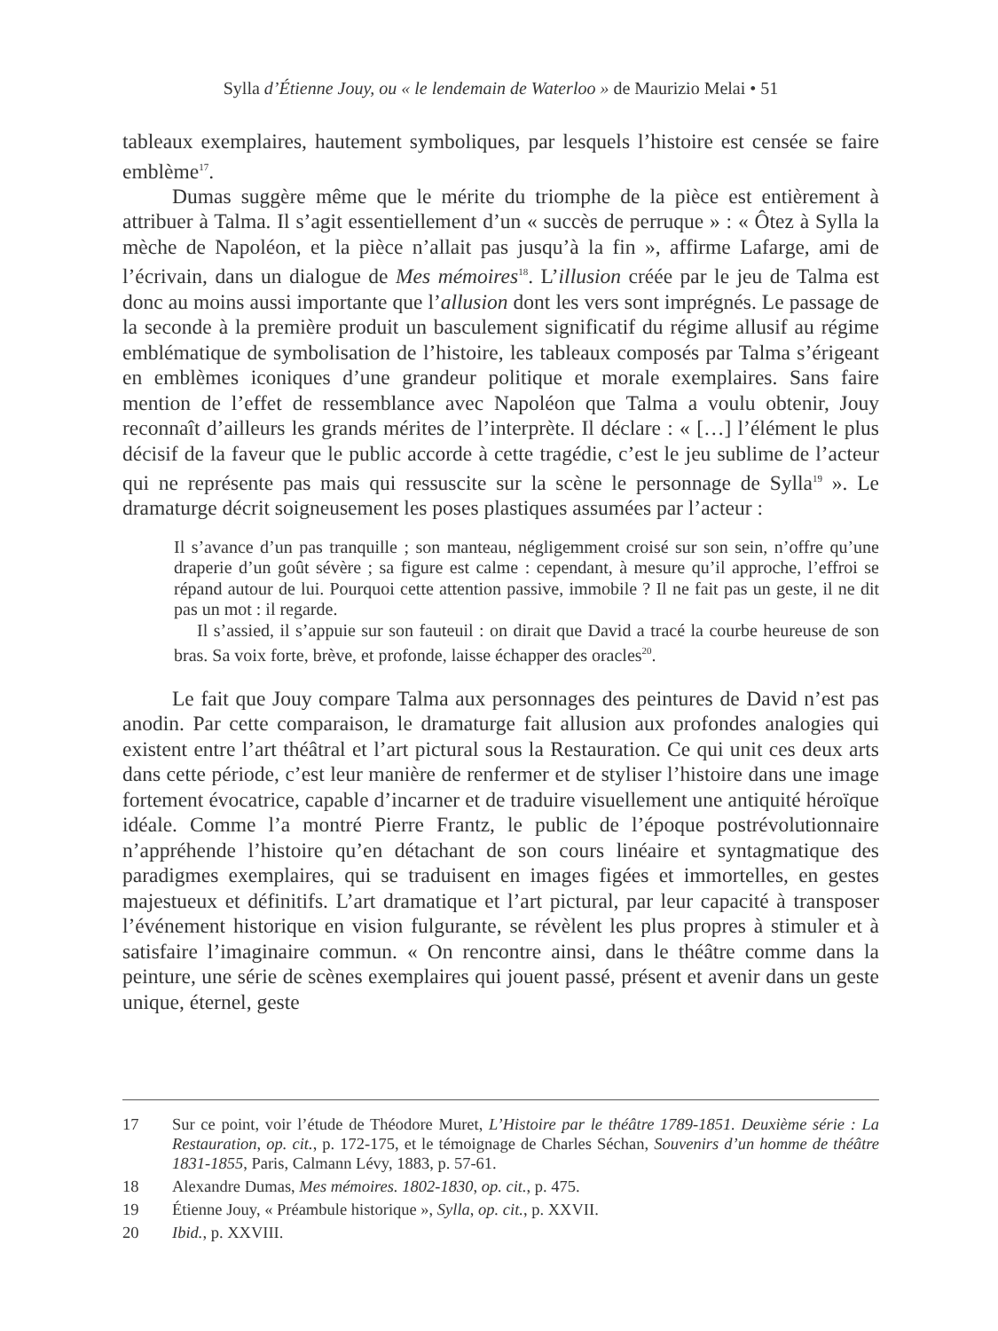Sylla d’Étienne Jouy, ou « le lendemain de Waterloo » de Maurizio Melai • 51
tableaux exemplaires, hautement symboliques, par lesquels l’histoire est censée se faire emblème<sup>17</sup>.
Dumas suggère même que le mérite du triomphe de la pièce est entièrement à attribuer à Talma. Il s’agit essentiellement d’un « succès de perruque » : « Ôtez à Sylla la mèche de Napoléon, et la pièce n’allait pas jusqu’à la fin », affirme Lafarge, ami de l’écrivain, dans un dialogue de Mes mémoires<sup>18</sup>. L’illusion créée par le jeu de Talma est donc au moins aussi importante que l’allusion dont les vers sont imprégnés. Le passage de la seconde à la première produit un basculement significatif du régime allusif au régime emblématique de symbolisation de l’histoire, les tableaux composés par Talma s’érigeant en emblèmes iconiques d’une grandeur politique et morale exemplaires. Sans faire mention de l’effet de ressemblance avec Napoléon que Talma a voulu obtenir, Jouy reconnaît d’ailleurs les grands mérites de l’interprète. Il déclare : « […] l’élément le plus décisif de la faveur que le public accorde à cette tragédie, c’est le jeu sublime de l’acteur qui ne représente pas mais qui ressuscite sur la scène le personnage de Sylla<sup>19</sup> ». Le dramaturge décrit soigneusement les poses plastiques assumées par l’acteur :
Il s’avance d’un pas tranquille ; son manteau, négligemment croisé sur son sein, n’offre qu’une draperie d’un goût sévère ; sa figure est calme : cependant, à mesure qu’il approche, l’effroi se répand autour de lui. Pourquoi cette attention passive, immobile ? Il ne fait pas un geste, il ne dit pas un mot : il regarde.
Il s’assied, il s’appuie sur son fauteuil : on dirait que David a tracé la courbe heureuse de son bras. Sa voix forte, brève, et profonde, laisse échapper des oracles<sup>20</sup>.
Le fait que Jouy compare Talma aux personnages des peintures de David n’est pas anodin. Par cette comparaison, le dramaturge fait allusion aux profondes analogies qui existent entre l’art théâtral et l’art pictural sous la Restauration. Ce qui unit ces deux arts dans cette période, c’est leur manière de renfermer et de styliser l’histoire dans une image fortement évocatrice, capable d’incarner et de traduire visuellement une antiquité héroïque idéale. Comme l’a montré Pierre Frantz, le public de l’époque postrévolutionnaire n’appréhende l’histoire qu’en détachant de son cours linéaire et syntagmatique des paradigmes exemplaires, qui se traduisent en images figées et immortelles, en gestes majestueux et définitifs. L’art dramatique et l’art pictural, par leur capacité à transposer l’événement historique en vision fulgurante, se révèlent les plus propres à stimuler et à satisfaire l’imaginaire commun. « On rencontre ainsi, dans le théâtre comme dans la peinture, une série de scènes exemplaires qui jouent passé, présent et avenir dans un geste unique, éternel, geste
17 Sur ce point, voir l’étude de Théodore Muret, L’Histoire par le théâtre 1789-1851. Deuxième série : La Restauration, op. cit., p. 172-175, et le témoignage de Charles Séchan, Souvenirs d’un homme de théâtre 1831-1855, Paris, Calmann Lévy, 1883, p. 57-61.
18 Alexandre Dumas, Mes mémoires. 1802-1830, op. cit., p. 475.
19 Étienne Jouy, « Préambule historique », Sylla, op. cit., p. XXVII.
20 Ibid., p. XXVIII.